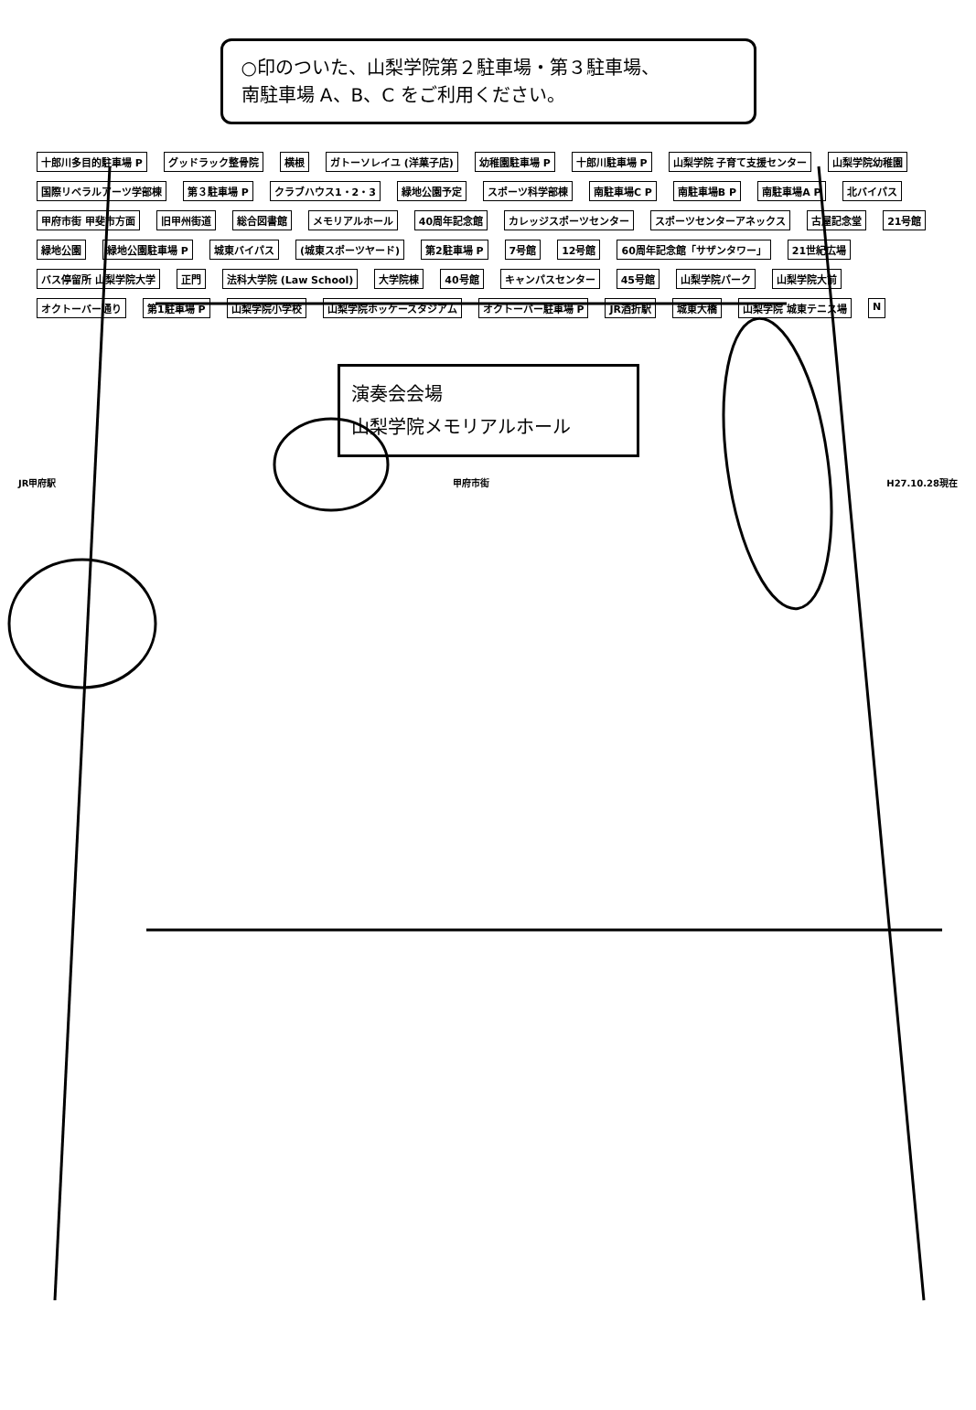○印のついた、山梨学院第２駐車場・第３駐車場、
南駐車場 A、B、C をご利用ください。
十郎川多目的駐車場 P グッドラック整骨院 横根 ガトーソレイユ (洋菓子店) 幼稚園駐車場 P 十郎川駐車場 P 山梨学院 子育て支援センター 山梨学院幼稚園 国際リベラルアーツ学部棟 第３駐車場 P クラブハウス1・2・3 緑地公園予定 スポーツ科学部棟 南駐車場C P 南駐車場B P 南駐車場A P 北バイパス 甲府市街 甲斐市方面 旧甲州街道 総合図書館 メモリアルホール 40周年記念館 カレッジスポーツセンター スポーツセンターアネックス 古屋記念堂 21号館 緑地公園 緑地公園駐車場 P 城東バイパス (城東スポーツヤード) 第2駐車場 P 7号館 12号館 60周年記念館「サザンタワー」 21世紀広場 バス停留所 山梨学院大学 正門 法科大学院 (Law School) 大学院棟 40号館 キャンパスセンター 45号館 山梨学院パーク 山梨学院大前 オクトーバー通り 第1駐車場 P 山梨学院小学校 山梨学院ホッケースタジアム オクトーバー駐車場 P JR酒折駅 城東大橋 山梨学院 城東テニス場 N
演奏会会場
山梨学院メモリアルホール
JR甲府駅 甲府市街 H27.10.28現在